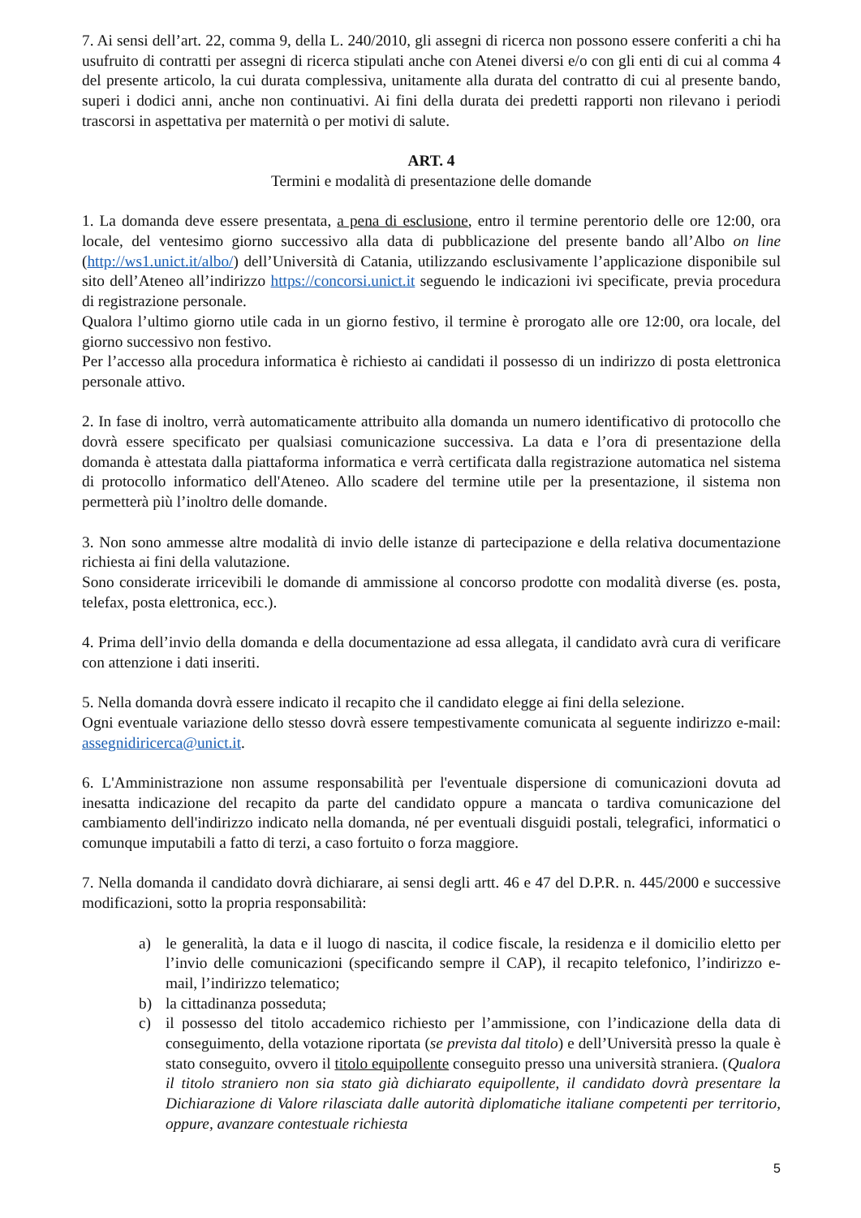7. Ai sensi dell’art. 22, comma 9, della L. 240/2010, gli assegni di ricerca non possono essere conferiti a chi ha usufruito di contratti per assegni di ricerca stipulati anche con Atenei diversi e/o con gli enti di cui al comma 4 del presente articolo, la cui durata complessiva, unitamente alla durata del contratto di cui al presente bando, superi i dodici anni, anche non continuativi. Ai fini della durata dei predetti rapporti non rilevano i periodi trascorsi in aspettativa per maternità o per motivi di salute.
ART. 4
Termini e modalità di presentazione delle domande
1. La domanda deve essere presentata, a pena di esclusione, entro il termine perentorio delle ore 12:00, ora locale, del ventesimo giorno successivo alla data di pubblicazione del presente bando all’Albo on line (http://ws1.unict.it/albo/) dell’Università di Catania, utilizzando esclusivamente l’applicazione disponibile sul sito dell’Ateneo all’indirizzo https://concorsi.unict.it seguendo le indicazioni ivi specificate, previa procedura di registrazione personale.
Qualora l’ultimo giorno utile cada in un giorno festivo, il termine è prorogato alle ore 12:00, ora locale, del giorno successivo non festivo.
Per l’accesso alla procedura informatica è richiesto ai candidati il possesso di un indirizzo di posta elettronica personale attivo.
2. In fase di inoltro, verrà automaticamente attribuito alla domanda un numero identificativo di protocollo che dovrà essere specificato per qualsiasi comunicazione successiva. La data e l’ora di presentazione della domanda è attestata dalla piattaforma informatica e verrà certificata dalla registrazione automatica nel sistema di protocollo informatico dell'Ateneo. Allo scadere del termine utile per la presentazione, il sistema non permetterà più l’inoltro delle domande.
3. Non sono ammesse altre modalità di invio delle istanze di partecipazione e della relativa documentazione richiesta ai fini della valutazione.
Sono considerate irricevibili le domande di ammissione al concorso prodotte con modalità diverse (es. posta, telefax, posta elettronica, ecc.).
4. Prima dell’invio della domanda e della documentazione ad essa allegata, il candidato avrà cura di verificare con attenzione i dati inseriti.
5. Nella domanda dovrà essere indicato il recapito che il candidato elegge ai fini della selezione.
Ogni eventuale variazione dello stesso dovrà essere tempestivamente comunicata al seguente indirizzo e-mail: assegnidiricerca@unict.it.
6. L'Amministrazione non assume responsabilità per l'eventuale dispersione di comunicazioni dovuta ad inesatta indicazione del recapito da parte del candidato oppure a mancata o tardiva comunicazione del cambiamento dell'indirizzo indicato nella domanda, né per eventuali disguidi postali, telegrafici, informatici o comunque imputabili a fatto di terzi, a caso fortuito o forza maggiore.
7. Nella domanda il candidato dovrà dichiarare, ai sensi degli artt. 46 e 47 del D.P.R. n. 445/2000 e successive modificazioni, sotto la propria responsabilità:
a) le generalità, la data e il luogo di nascita, il codice fiscale, la residenza e il domicilio eletto per l’invio delle comunicazioni (specificando sempre il CAP), il recapito telefonico, l’indirizzo e-mail, l’indirizzo telematico;
b) la cittadinanza posseduta;
c) il possesso del titolo accademico richiesto per l’ammissione, con l’indicazione della data di conseguimento, della votazione riportata (se prevista dal titolo) e dell’Università presso la quale è stato conseguito, ovvero il titolo equipollente conseguito presso una università straniera. (Qualora il titolo straniero non sia stato già dichiarato equipollente, il candidato dovrà presentare la Dichiarazione di Valore rilasciata dalle autorità diplomatiche italiane competenti per territorio, oppure, avanzare contestuale richiesta
5